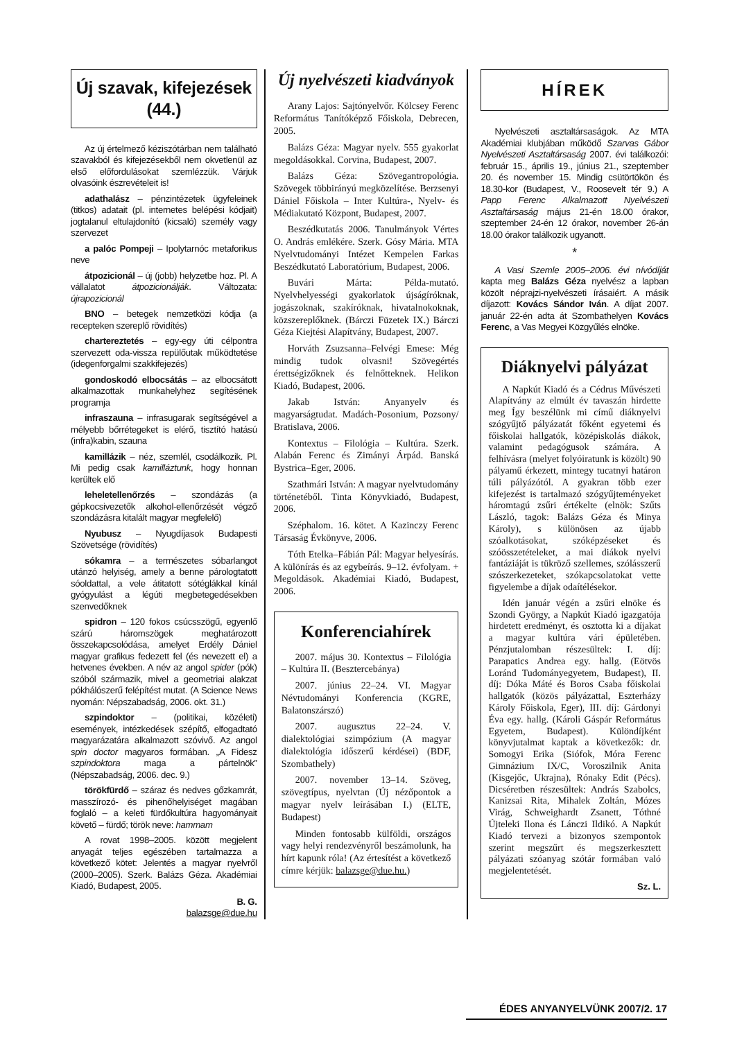Új szavak, kifejezések (44.)
Az új értelmező kéziszótárban nem található szavakból és kifejezésekből nem okvetlenül az első előfordulásokat szemlézzük. Várjuk olvasóink észrevételeit is!
adathalász – pénzintézetek ügyfeleinek (titkos) adatait (pl. internetes belépési kódjait) jogtalanul eltulajdonító (kicsaló) személy vagy szervezet
a palóc Pompeji – Ipolytarnóc metaforikus neve
átpozicionál – új (jobb) helyzetbe hoz. Pl. A vállalatot átpozicionálják. Változata: újrapozicionál
BNO – betegek nemzetközi kódja (a recepteken szereplő rövidítés)
chartereztetés – egy-egy úti célpontra szervezett oda-vissza repülőutak működtetése (idegenforgalmi szakkifejezés)
gondoskodó elbocsátás – az elbocsátott alkalmazottak munkahelyhez segítésének programja
infraszauna – infrasugarak segítségével a mélyebb bőrrétegeket is elérő, tisztító hatású (infra)kabin, szauna
kamillázik – néz, szemlél, csodálkozik. Pl. Mi pedig csak kamilláztunk, hogy honnan kerültek elő
leheletellenőrzés – szondázás (a gépkocsivezetők alkohol-ellenőrzését végző szondázásra kitalált magyar megfelelő)
Nyubusz – Nyugdíjasok Budapesti Szövetsége (rövidítés)
sókamra – a természetes sóbarlangot utánzó helyiség, amely a benne párologtatott sóoldattal, a vele átitatott sótéglákkal kínál gyógyulást a légúti megbetegedésekben szenvedőknek
spidron – 120 fokos csúcsszögű, egyenlő szárú háromszögek meghatározott összekapcsolódása, amelyet Erdély Dániel magyar grafikus fedezett fel (és nevezett el) a hetvenes években. A név az angol spider (pók) szóból származik, mivel a geometriai alakzat pókhálószerű felépítést mutat. (A Science News nyomán: Népszabadság, 2006. okt. 31.)
szpindoktor – (politikai, közéleti) események, intézkedések szépítő, elfogadtató magyarázatára alkalmazott szóvivő. Az angol spin doctor magyaros formában. „A Fidesz szpindoktora maga a pártelnök” (Népszabadság, 2006. dec. 9.)
törökfürdő – száraz és nedves gőzkamrát, masszírozó- és pihenőhelyiséget magában foglaló – a keleti fürdőkultúra hagyományait követő – fürdő; török neve: hammam
A rovat 1998–2005. között megjelent anyagát teljes egészében tartalmazza a következő kötet: Jelentés a magyar nyelvről (2000–2005). Szerk. Balázs Géza. Akadémiai Kiadó, Budapest, 2005.
B. G.
balazsge@due.hu
Új nyelvészeti kiadványok
Arany Lajos: Sajtónyelvőr. Kölcsey Ferenc Református Tanítóképző Főiskola, Debrecen, 2005.
Balázs Géza: Magyar nyelv. 555 gyakorlat megoldásokkal. Corvina, Budapest, 2007.
Balázs Géza: Szövegantropológia. Szövegek többirányú megközelítése. Berzsenyi Dániel Főiskola – Inter Kultúra-, Nyelv- és Médiakutató Központ, Budapest, 2007.
Beszédkutatás 2006. Tanulmányok Vértes O. András emlékére. Szerk. Gósy Mária. MTA Nyelvtudományi Intézet Kempelen Farkas Beszédkutató Laboratórium, Budapest, 2006.
Buvári Márta: Példa-mutató. Nyelvhelyességi gyakorlatok újságíróknak, jogászoknak, szakíróknak, hivatalnokoknak, közszereplőknek. (Bárczi Füzetek IX.) Bárczi Géza Kiejtési Alapítvány, Budapest, 2007.
Horváth Zsuzsanna–Felvégi Emese: Még mindig tudok olvasni! Szövegértés érettségizőknek és felnőtteknek. Helikon Kiadó, Budapest, 2006.
Jakab István: Anyanyelv és magyarságtudat. Madách-Posonium, Pozsony/ Bratislava, 2006.
Kontextus – Filológia – Kultúra. Szerk. Alabán Ferenc és Zimányi Árpád. Banská Bystrica–Eger, 2006.
Szathmári István: A magyar nyelvtudomány történetéből. Tinta Könyvkiadó, Budapest, 2006.
Széphalom. 16. kötet. A Kazinczy Ferenc Társaság Évkönyve, 2006.
Tóth Etelka–Fábián Pál: Magyar helyesírás. A különírás és az egybeírás. 9–12. évfolyam. + Megoldások. Akadémiai Kiadó, Budapest, 2006.
Konferenciahírek
2007. május 30. Kontextus – Filológia – Kultúra II. (Besztercebánya)
2007. június 22–24. VI. Magyar Névtudományi Konferencia (KGRE, Balatonszárszó)
2007. augusztus 22–24. V. dialektológiai szimpózium (A magyar dialektológia időszerű kérdései) (BDF, Szombathely)
2007. november 13–14. Szöveg, szövegtípus, nyelvtan (Új nézőpontok a magyar nyelv leírásában I.) (ELTE, Budapest)
Minden fontosabb külföldi, országos vagy helyi rendezvényről beszámolunk, ha hírt kapunk róla! (Az értesítést a következő címre kérjük: balazsge@due.hu.)
HÍREK
Nyelvészeti asztaltársaságok. Az MTA Akadémiai klubjában működő Szarvas Gábor Nyelvészeti Asztaltársaság 2007. évi találkozói: február 15., április 19., június 21., szeptember 20. és november 15. Mindig csütörtökön és 18.30-kor (Budapest, V., Roosevelt tér 9.) A Papp Ferenc Alkalmazott Nyelvészeti Asztaltársaság május 21-én 18.00 órakor, szeptember 24-én 12 órakor, november 26-án 18.00 órakor találkozik ugyanott.
*
A Vasi Szemle 2005–2006. évi nívódíját kapta meg Balázs Géza nyelvész a lapban közölt néprajzi-nyelvészeti írásaiért. A másik díjazott: Kovács Sándor Iván. A díjat 2007. január 22-én adta át Szombathelyen Kovács Ferenc, a Vas Megyei Közgyűlés elnöke.
Diáknyelvi pályázat
A Napkút Kiadó és a Cédrus Művészeti Alapítvány az elmúlt év tavaszán hirdette meg Így beszélünk mi című diáknyelvi szógyűjtő pályázatát főként egyetemi és főiskolai hallgatók, középiskolás diákok, valamint pedagógusok számára. A felhívásra (melyet folyóiratunk is közölt) 90 pályamű érkezett, mintegy tucatnyi határon túli pályázótól. A gyakran több ezer kifejezést is tartalmazó szógyűjteményeket háromtagú zsűri értékelte (elnök: Szűts László, tagok: Balázs Géza és Minya Károly), s különösen az újabb szóalkotásokat, szóképzéseket és szóösszetételeket, a mai diákok nyelvi fantáziáját is tükröző szellemes, szólásszerű szószerkezeteket, szókapcsolatokat vette figyelembe a díjak odaítélésekor.
Idén január végén a zsűri elnöke és Szondi György, a Napkút Kiadó igazgatója hirdetett eredményt, és osztotta ki a díjakat a magyar kultúra vári épületében. Pénzjutalomban részesültek: I. díj: Parapatics Andrea egy. hallg. (Eötvös Loránd Tudományegyetem, Budapest), II. díj: Dóka Máté és Boros Csaba főiskolai hallgatók (közös pályázattal, Eszterházy Károly Főiskola, Eger), III. díj: Gárdonyi Éva egy. hallg. (Károli Gáspár Református Egyetem, Budapest). Különdíjként könyvjutalmat kaptak a következők: dr. Somogyi Erika (Siófok, Móra Ferenc Gimnázium IX/C, Voroszilnik Anita (Kisgejőc, Ukrajna), Rónaky Edit (Pécs). Dicséretben részesültek: András Szabolcs, Kanizsai Rita, Mihalek Zoltán, Mózes Virág, Schweighardt Zsanett, Tóthné Újteleki Ilona és Lánczi Ildikó. A Napkút Kiadó tervezi a bizonyos szempontok szerint megszűrt és megszerkesztett pályázati szóanyag szótár formában való megjelentetését.
Sz. L.
ÉDES ANYANYELVÜNK 2007/2. 17